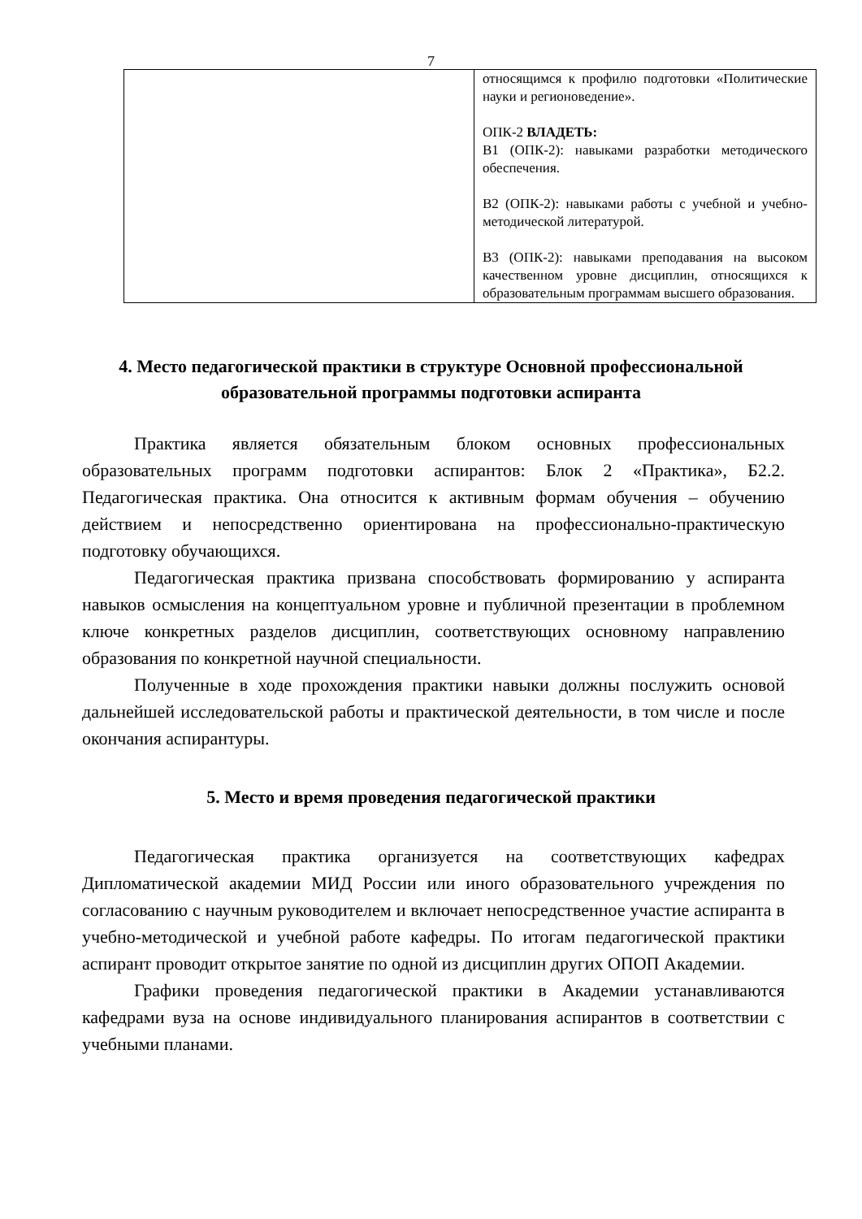7
| | относящимся к профилю подготовки «Политические науки и регионоведение». ОПК-2 ВЛАДЕТЬ: В1 (ОПК-2): навыками разработки методического обеспечения. В2 (ОПК-2): навыками работы с учебной и учебно-методической литературой. В3 (ОПК-2): навыками преподавания на высоком качественном уровне дисциплин, относящихся к образовательным программам высшего образования. |
4. Место педагогической практики в структуре Основной профессиональной образовательной программы подготовки аспиранта
Практика является обязательным блоком основных профессиональных образовательных программ подготовки аспирантов: Блок 2 «Практика», Б2.2. Педагогическая практика. Она относится к активным формам обучения – обучению действием и непосредственно ориентирована на профессионально-практическую подготовку обучающихся.
Педагогическая практика призвана способствовать формированию у аспиранта навыков осмысления на концептуальном уровне и публичной презентации в проблемном ключе конкретных разделов дисциплин, соответствующих основному направлению образования по конкретной научной специальности.
Полученные в ходе прохождения практики навыки должны послужить основой дальнейшей исследовательской работы и практической деятельности, в том числе и после окончания аспирантуры.
5. Место и время проведения педагогической практики
Педагогическая практика организуется на соответствующих кафедрах Дипломатической академии МИД России или иного образовательного учреждения по согласованию с научным руководителем и включает непосредственное участие аспиранта в учебно-методической и учебной работе кафедры. По итогам педагогической практики аспирант проводит открытое занятие по одной из дисциплин других ОПОП Академии.
Графики проведения педагогической практики в Академии устанавливаются кафедрами вуза на основе индивидуального планирования аспирантов в соответствии с учебными планами.